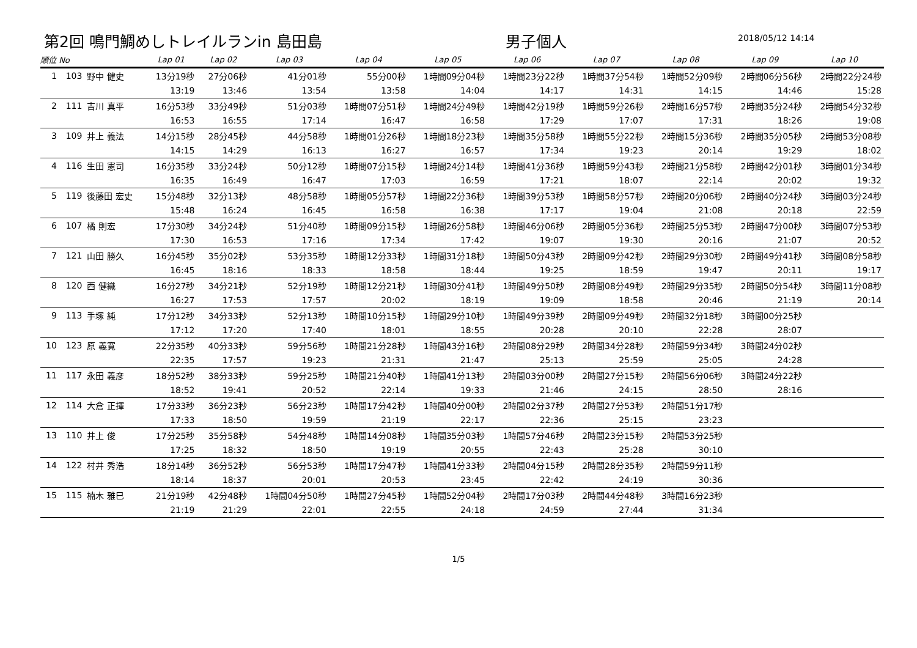第2回 鳴門鯛めしトレイルランin 島田島 男子個人
2018/05/12 14:14
| 順位 No | | | Lap 01 | Lap 02 | Lap 03 | Lap 04 | Lap 05 | Lap 06 | Lap 07 | Lap 08 | Lap 09 | Lap 10 |
| --- | --- | --- | --- | --- | --- | --- | --- | --- | --- | --- | --- | --- |
| 1 | 103 | 野中 健史 | 13分19秒 | 27分06秒 | 41分01秒 | 55分00秒 | 1時間09分04秒 | 1時間23分22秒 | 1時間37分54秒 | 1時間52分09秒 | 2時間06分56秒 | 2時間22分24秒 |
| | | | 13:19 | 13:46 | 13:54 | 13:58 | 14:04 | 14:17 | 14:31 | 14:15 | 14:46 | 15:28 |
| 2 | 111 | 吉川 真平 | 16分53秒 | 33分49秒 | 51分03秒 | 1時間07分51秒 | 1時間24分49秒 | 1時間42分19秒 | 1時間59分26秒 | 2時間16分57秒 | 2時間35分24秒 | 2時間54分32秒 |
| | | | 16:53 | 16:55 | 17:14 | 16:47 | 16:58 | 17:29 | 17:07 | 17:31 | 18:26 | 19:08 |
| 3 | 109 | 井上 義法 | 14分15秒 | 28分45秒 | 44分58秒 | 1時間01分26秒 | 1時間18分23秒 | 1時間35分58秒 | 1時間55分22秒 | 2時間15分36秒 | 2時間35分05秒 | 2時間53分08秒 |
| | | | 14:15 | 14:29 | 16:13 | 16:27 | 16:57 | 17:34 | 19:23 | 20:14 | 19:29 | 18:02 |
| 4 | 116 | 生田 憲司 | 16分35秒 | 33分24秒 | 50分12秒 | 1時間07分15秒 | 1時間24分14秒 | 1時間41分36秒 | 1時間59分43秒 | 2時間21分58秒 | 2時間42分01秒 | 3時間01分34秒 |
| | | | 16:35 | 16:49 | 16:47 | 17:03 | 16:59 | 17:21 | 18:07 | 22:14 | 20:02 | 19:32 |
| 5 | 119 | 後藤田 宏史 | 15分48秒 | 32分13秒 | 48分58秒 | 1時間05分57秒 | 1時間22分36秒 | 1時間39分53秒 | 1時間58分57秒 | 2時間20分06秒 | 2時間40分24秒 | 3時間03分24秒 |
| | | | 15:48 | 16:24 | 16:45 | 16:58 | 16:38 | 17:17 | 19:04 | 21:08 | 20:18 | 22:59 |
| 6 | 107 | 橘 則宏 | 17分30秒 | 34分24秒 | 51分40秒 | 1時間09分15秒 | 1時間26分58秒 | 1時間46分06秒 | 2時間05分36秒 | 2時間25分53秒 | 2時間47分00秒 | 3時間07分53秒 |
| | | | 17:30 | 16:53 | 17:16 | 17:34 | 17:42 | 19:07 | 19:30 | 20:16 | 21:07 | 20:52 |
| 7 | 121 | 山田 勝久 | 16分45秒 | 35分02秒 | 53分35秒 | 1時間12分33秒 | 1時間31分18秒 | 1時間50分43秒 | 2時間09分42秒 | 2時間29分30秒 | 2時間49分41秒 | 3時間08分58秒 |
| | | | 16:45 | 18:16 | 18:33 | 18:58 | 18:44 | 19:25 | 18:59 | 19:47 | 20:11 | 19:17 |
| 8 | 120 | 西 健織 | 16分27秒 | 34分21秒 | 52分19秒 | 1時間12分21秒 | 1時間30分41秒 | 1時間49分50秒 | 2時間08分49秒 | 2時間29分35秒 | 2時間50分54秒 | 3時間11分08秒 |
| | | | 16:27 | 17:53 | 17:57 | 20:02 | 18:19 | 19:09 | 18:58 | 20:46 | 21:19 | 20:14 |
| 9 | 113 | 手塚 純 | 17分12秒 | 34分33秒 | 52分13秒 | 1時間10分15秒 | 1時間29分10秒 | 1時間49分39秒 | 2時間09分49秒 | 2時間32分18秒 | 3時間00分25秒 | |
| | | | 17:12 | 17:20 | 17:40 | 18:01 | 18:55 | 20:28 | 20:10 | 22:28 | 28:07 | |
| 10 | 123 | 原 義寛 | 22分35秒 | 40分33秒 | 59分56秒 | 1時間21分28秒 | 1時間43分16秒 | 2時間08分29秒 | 2時間34分28秒 | 2時間59分34秒 | 3時間24分02秒 | |
| | | | 22:35 | 17:57 | 19:23 | 21:31 | 21:47 | 25:13 | 25:59 | 25:05 | 24:28 | |
| 11 | 117 | 永田 義彦 | 18分52秒 | 38分33秒 | 59分25秒 | 1時間21分40秒 | 1時間41分13秒 | 2時間03分00秒 | 2時間27分15秒 | 2時間56分06秒 | 3時間24分22秒 | |
| | | | 18:52 | 19:41 | 20:52 | 22:14 | 19:33 | 21:46 | 24:15 | 28:50 | 28:16 | |
| 12 | 114 | 大倉 正揮 | 17分33秒 | 36分23秒 | 56分23秒 | 1時間17分42秒 | 1時間40分00秒 | 2時間02分37秒 | 2時間27分53秒 | 2時間51分17秒 | | |
| | | | 17:33 | 18:50 | 19:59 | 21:19 | 22:17 | 22:36 | 25:15 | 23:23 | | |
| 13 | 110 | 井上 俊 | 17分25秒 | 35分58秒 | 54分48秒 | 1時間14分08秒 | 1時間35分03秒 | 1時間57分46秒 | 2時間23分15秒 | 2時間53分25秒 | | |
| | | | 17:25 | 18:32 | 18:50 | 19:19 | 20:55 | 22:43 | 25:28 | 30:10 | | |
| 14 | 122 | 村井 秀浩 | 18分14秒 | 36分52秒 | 56分53秒 | 1時間17分47秒 | 1時間41分33秒 | 2時間04分15秒 | 2時間28分35秒 | 2時間59分11秒 | | |
| | | | 18:14 | 18:37 | 20:01 | 20:53 | 23:45 | 22:42 | 24:19 | 30:36 | | |
| 15 | 115 | 楠木 雅巳 | 21分19秒 | 42分48秒 | 1時間04分50秒 | 1時間27分45秒 | 1時間52分04秒 | 2時間17分03秒 | 2時間44分48秒 | 3時間16分23秒 | | |
| | | | 21:19 | 21:29 | 22:01 | 22:55 | 24:18 | 24:59 | 27:44 | 31:34 | | |
1/5